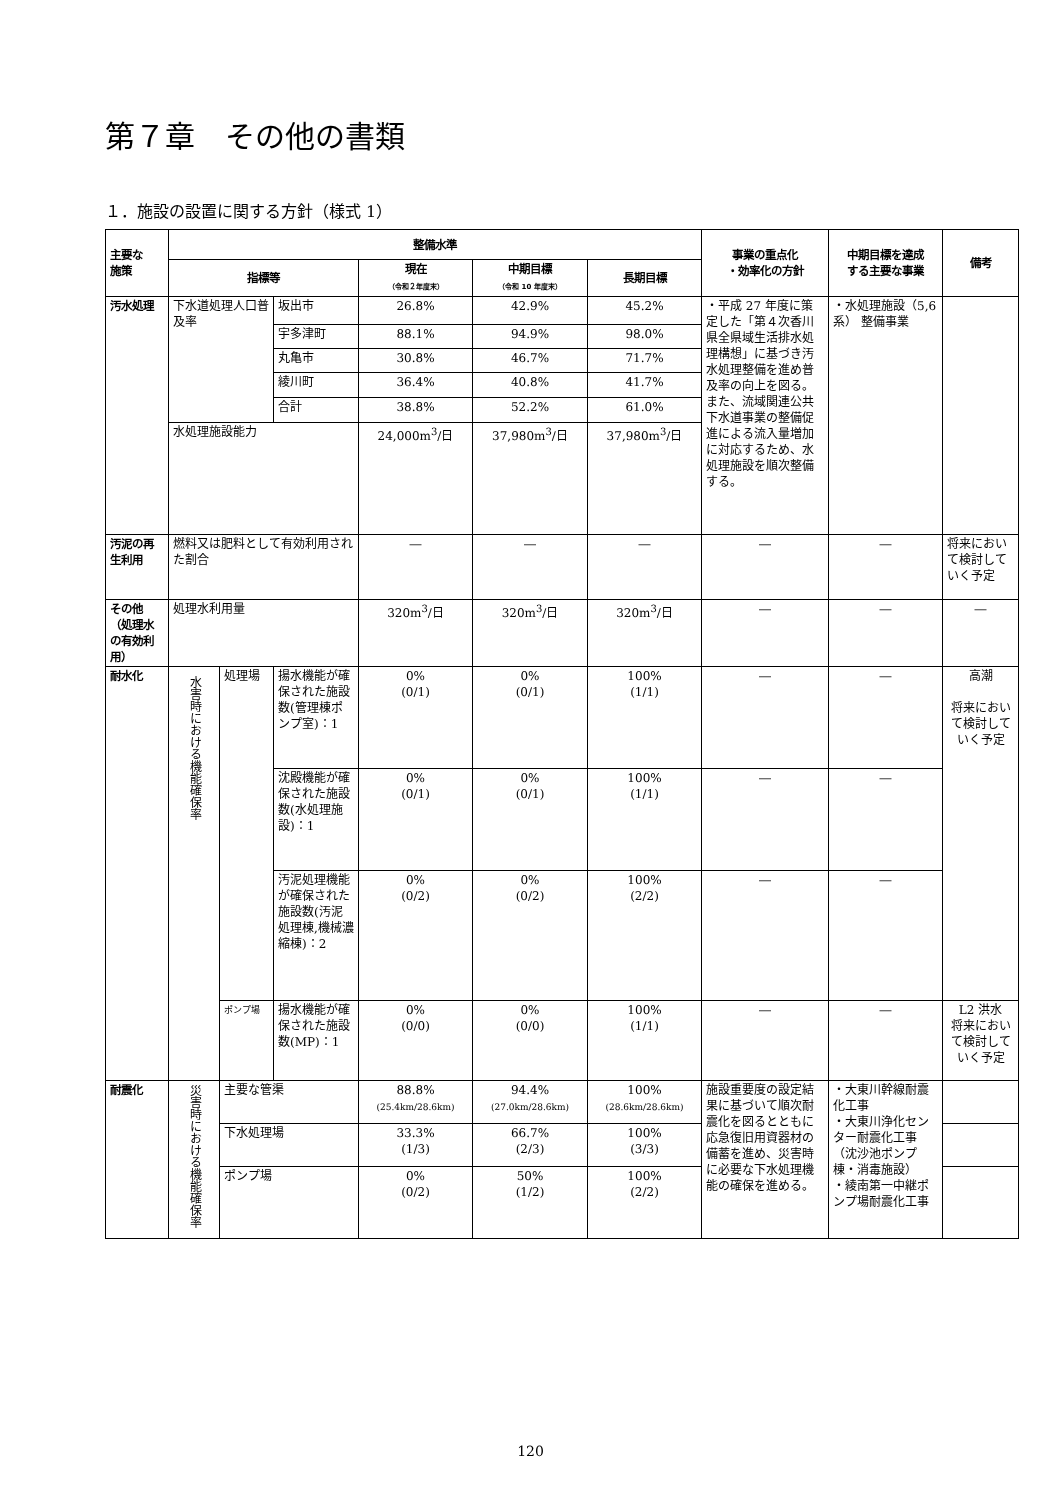第７章　その他の書類
１．施設の設置に関する方針（様式 1）
| 主要な 施策 | 整備水準 | | | | | | 事業の重点化 ・効率化の方針 | 中期目標を達成 する主要な事業 | 備考 |
| --- | --- | --- | --- | --- | --- | --- | --- | --- | --- |
| | 指標等 | | | 現在 （令和２年度末） | 中期目標 （令和 10 年度末） | 長期目標 | | | |
| 汚水処理 | 下水道処理人口普及率 | | 坂出市 | 26.8% | 42.9% | 45.2% | ・平成 27 年度に策定した「第４次香川県全県域生活排水処理構想」に基づき汚水処理整備を進め普及率の向上を図る。また、流域関連公共下水道事業の整備促進による流入量増加に対応するため、水処理施設を順次整備する。 | ・水処理施設（5,6 系） 整備事業 | |
| | | | 宇多津町 | 88.1% | 94.9% | 98.0% | | | |
| | | | 丸亀市 | 30.8% | 46.7% | 71.7% | | | |
| | | | 綾川町 | 36.4% | 40.8% | 41.7% | | | |
| | | | 合計 | 38.8% | 52.2% | 61.0% | | | |
| | 水処理施設能力 | | | 24,000m<sup>3</sup>/日 | 37,980m<sup>3</sup>/日 | 37,980m<sup>3</sup>/日 | | | |
| 汚泥の再生利用 | 燃料又は肥料として有効利用された割合 | | | ― | ― | ― | ― | ― | 将来において検討していく予定 |
| その他 （処理水の有効利用） | 処理水利用量 | | | 320m<sup>3</sup>/日 | 320m<sup>3</sup>/日 | 320m<sup>3</sup>/日 | ― | ― | ― |
| 耐水化 | 水害時における機能確保率 | 処理場 | 揚水機能が確保された施設数(管理棟ポンプ室)：1 | 0% (0/1) | 0% (0/1) | 100% (1/1) | ― | ― | 高潮 将来において検討していく予定 |
| | | | 沈殿機能が確保された施設数(水処理施設)：1 | 0% (0/1) | 0% (0/1) | 100% (1/1) | ― | ― | |
| | | | 汚泥処理機能が確保された施設数(汚泥処理棟,機械濃縮棟)：2 | 0% (0/2) | 0% (0/2) | 100% (2/2) | ― | ― | |
| | | ポンプ場 | 揚水機能が確保された施設数(MP)：1 | 0% (0/0) | 0% (0/0) | 100% (1/1) | ― | ― | L2 洪水 将来において検討していく予定 |
| 耐震化 | 災害時における機能確保率 | 主要な管渠 | | 88.8% (25.4km/28.6km) | 94.4% (27.0km/28.6km) | 100% (28.6km/28.6km) | 施設重要度の設定結果に基づいて順次耐震化を図るとともに応急復旧用資器材の備蓄を進め、災害時に必要な下水処理機能の確保を進める。 | ・大東川幹線耐震化工事 ・大東川浄化センター耐震化工事（沈沙池ポンプ棟・消毒施設） ・綾南第一中継ポンプ場耐震化工事 | |
| | | 下水処理場 | | 33.3% (1/3) | 66.7% (2/3) | 100% (3/3) | | | |
| | | ポンプ場 | | 0% (0/2) | 50% (1/2) | 100% (2/2) | | | |
120